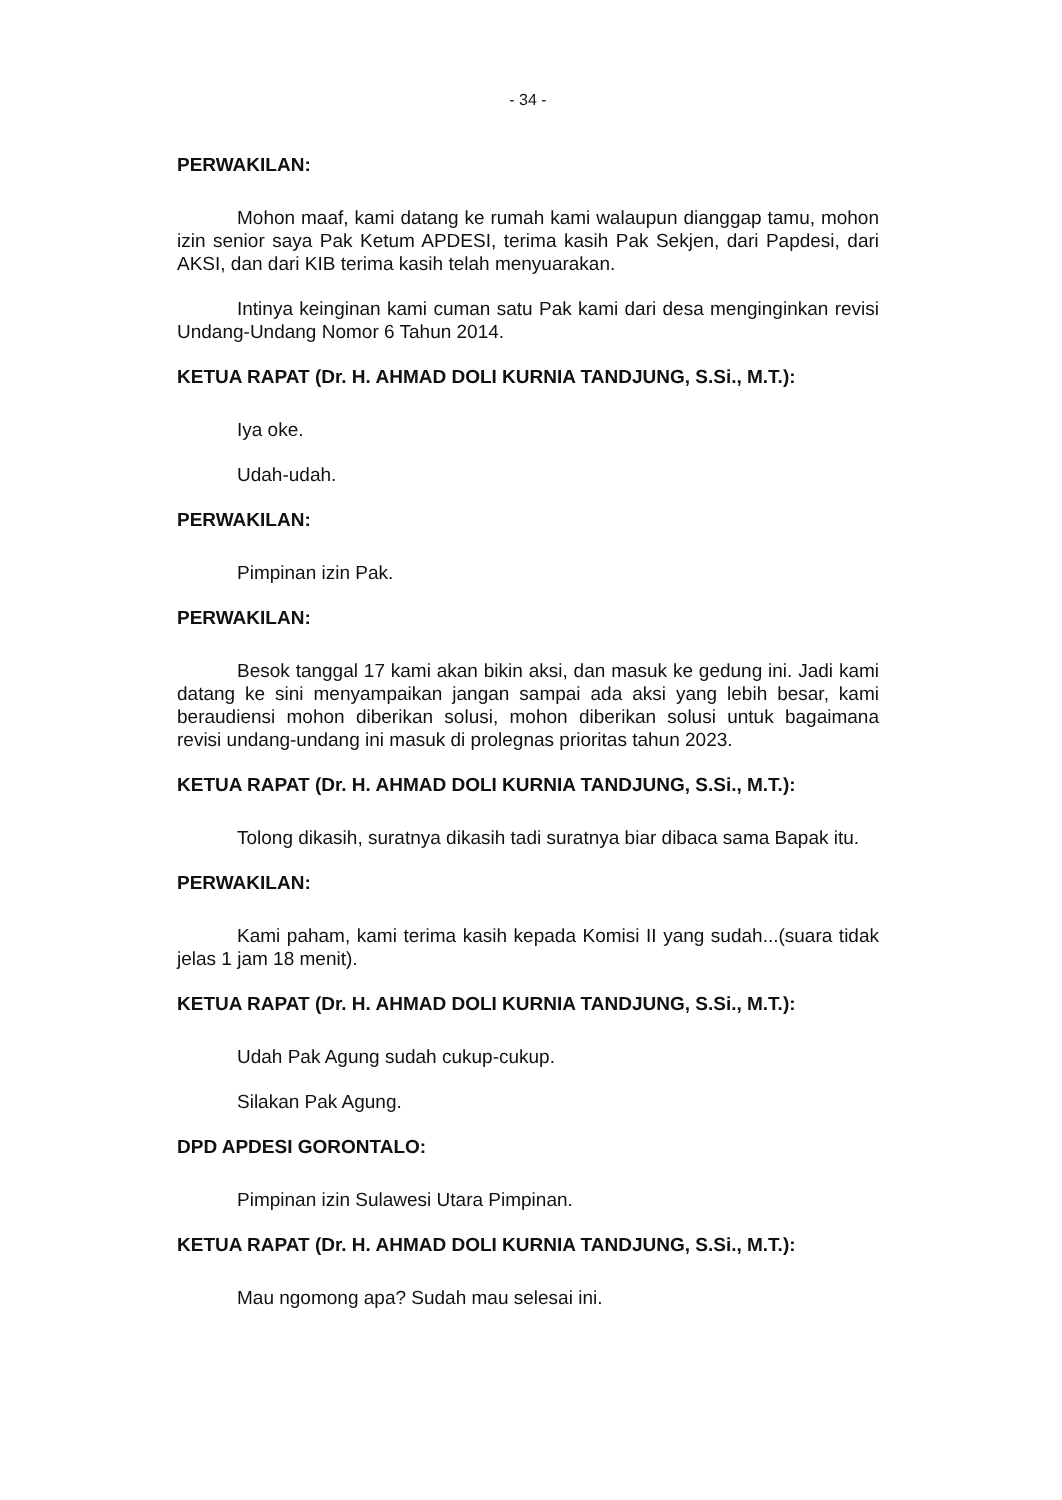- 34 -
PERWAKILAN:
Mohon maaf, kami datang ke rumah kami walaupun dianggap tamu, mohon izin senior saya Pak Ketum APDESI, terima kasih Pak Sekjen, dari Papdesi, dari AKSI, dan dari KIB terima kasih telah menyuarakan.
Intinya keinginan kami cuman satu Pak kami dari desa menginginkan revisi Undang-Undang Nomor 6 Tahun 2014.
KETUA RAPAT (Dr. H. AHMAD DOLI KURNIA TANDJUNG, S.Si., M.T.):
Iya oke.
Udah-udah.
PERWAKILAN:
Pimpinan izin Pak.
PERWAKILAN:
Besok tanggal 17 kami akan bikin aksi, dan masuk ke gedung ini. Jadi kami datang ke sini menyampaikan jangan sampai ada aksi yang lebih besar, kami beraudiensi mohon diberikan solusi, mohon diberikan solusi untuk bagaimana revisi undang-undang ini masuk di prolegnas prioritas tahun 2023.
KETUA RAPAT (Dr. H. AHMAD DOLI KURNIA TANDJUNG, S.Si., M.T.):
Tolong dikasih, suratnya dikasih tadi suratnya biar dibaca sama Bapak itu.
PERWAKILAN:
Kami paham, kami terima kasih kepada Komisi II yang sudah...(suara tidak jelas 1 jam 18 menit).
KETUA RAPAT (Dr. H. AHMAD DOLI KURNIA TANDJUNG, S.Si., M.T.):
Udah Pak Agung sudah cukup-cukup.
Silakan Pak Agung.
DPD APDESI GORONTALO:
Pimpinan izin Sulawesi Utara Pimpinan.
KETUA RAPAT (Dr. H. AHMAD DOLI KURNIA TANDJUNG, S.Si., M.T.):
Mau ngomong apa? Sudah mau selesai ini.